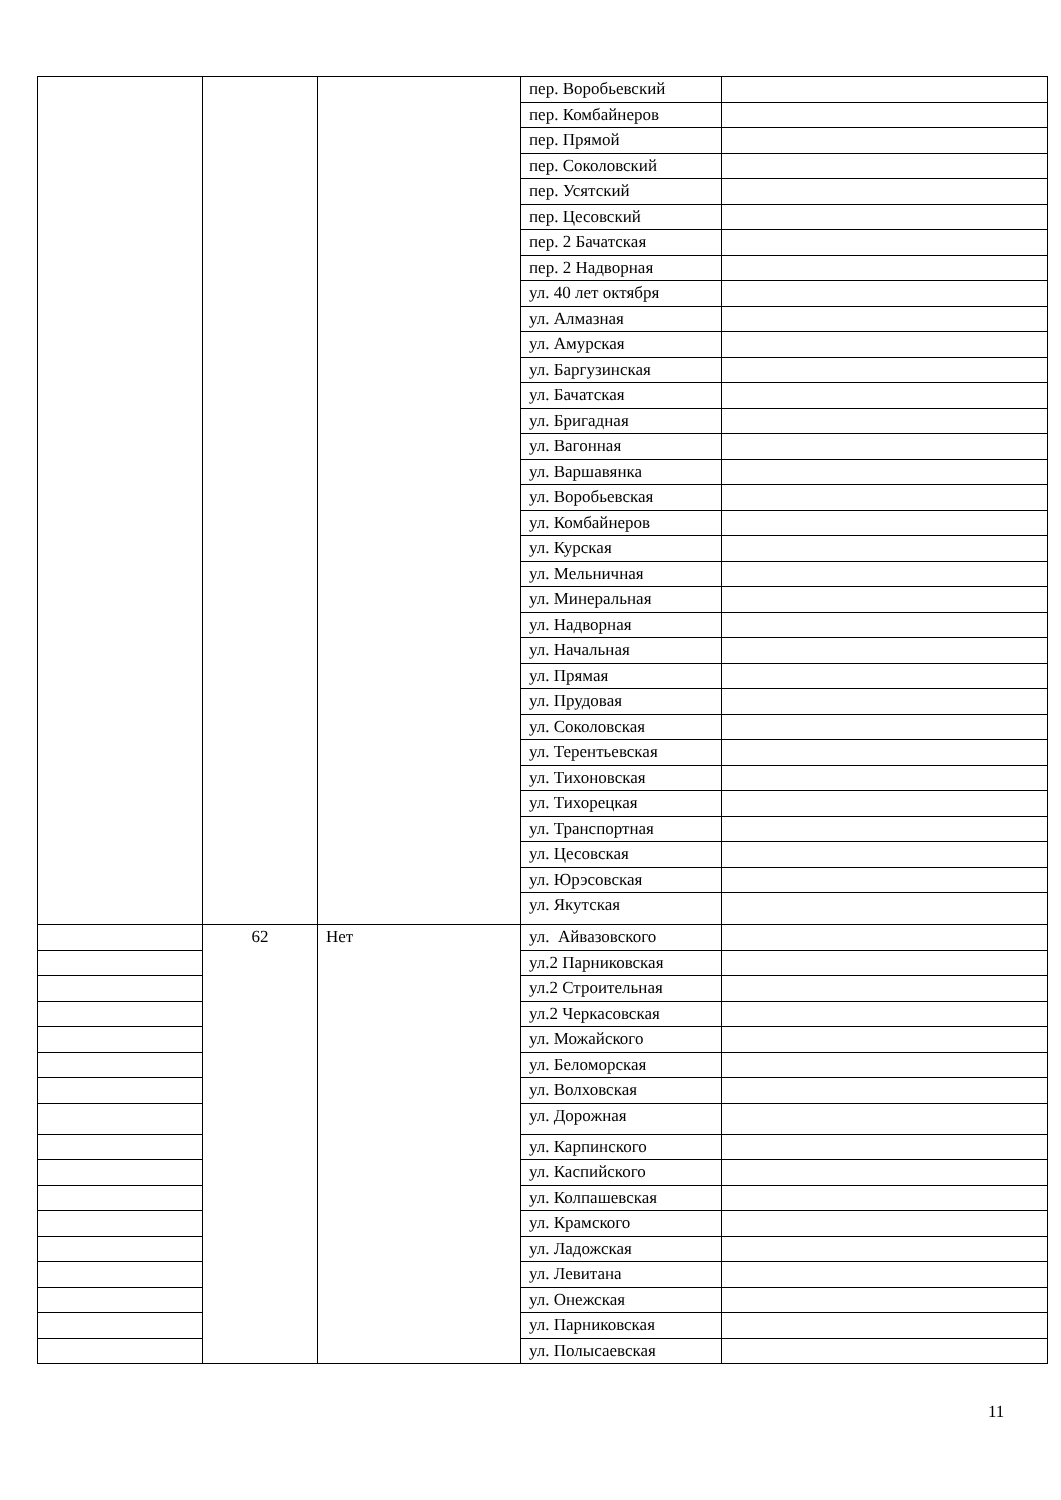| | | | пер. Воробьевский | |
| | | | пер. Комбайнеров | |
| | | | пер. Прямой | |
| | | | пер. Соколовский | |
| | | | пер. Усятский | |
| | | | пер. Цесовский | |
| | | | пер. 2 Бачатская | |
| | | | пер. 2 Надворная | |
| | | | ул. 40 лет октября | |
| | | | ул. Алмазная | |
| | | | ул. Амурская | |
| | | | ул. Баргузинская | |
| | | | ул. Бачатская | |
| | | | ул. Бригадная | |
| | | | ул. Вагонная | |
| | | | ул. Варшавянка | |
| | | | ул. Воробьевская | |
| | | | ул. Комбайнеров | |
| | | | ул. Курская | |
| | | | ул. Мельничная | |
| | | | ул. Минеральная | |
| | | | ул. Надворная | |
| | | | ул. Начальная | |
| | | | ул. Прямая | |
| | | | ул. Прудовая | |
| | | | ул. Соколовская | |
| | | | ул. Терентьевская | |
| | | | ул. Тихоновская | |
| | | | ул. Тихорецкая | |
| | | | ул. Транспортная | |
| | | | ул. Цесовская | |
| | | | ул. Юрэсовская | |
| | | | ул. Якутская | |
| | 62 | Нет | ул. Айвазовского | |
| | | | ул.2 Парниковская | |
| | | | ул.2 Строительная | |
| | | | ул.2 Черкасовская | |
| | | | ул. Можайского | |
| | | | ул. Беломорская | |
| | | | ул. Волховская | |
| | | | ул. Дорожная | |
| | | | ул. Карпинского | |
| | | | ул. Каспийского | |
| | | | ул. Колпашевская | |
| | | | ул. Крамского | |
| | | | ул. Ладожская | |
| | | | ул. Левитана | |
| | | | ул. Онежская | |
| | | | ул. Парниковская | |
| | | | ул. Полысаевская | |
11